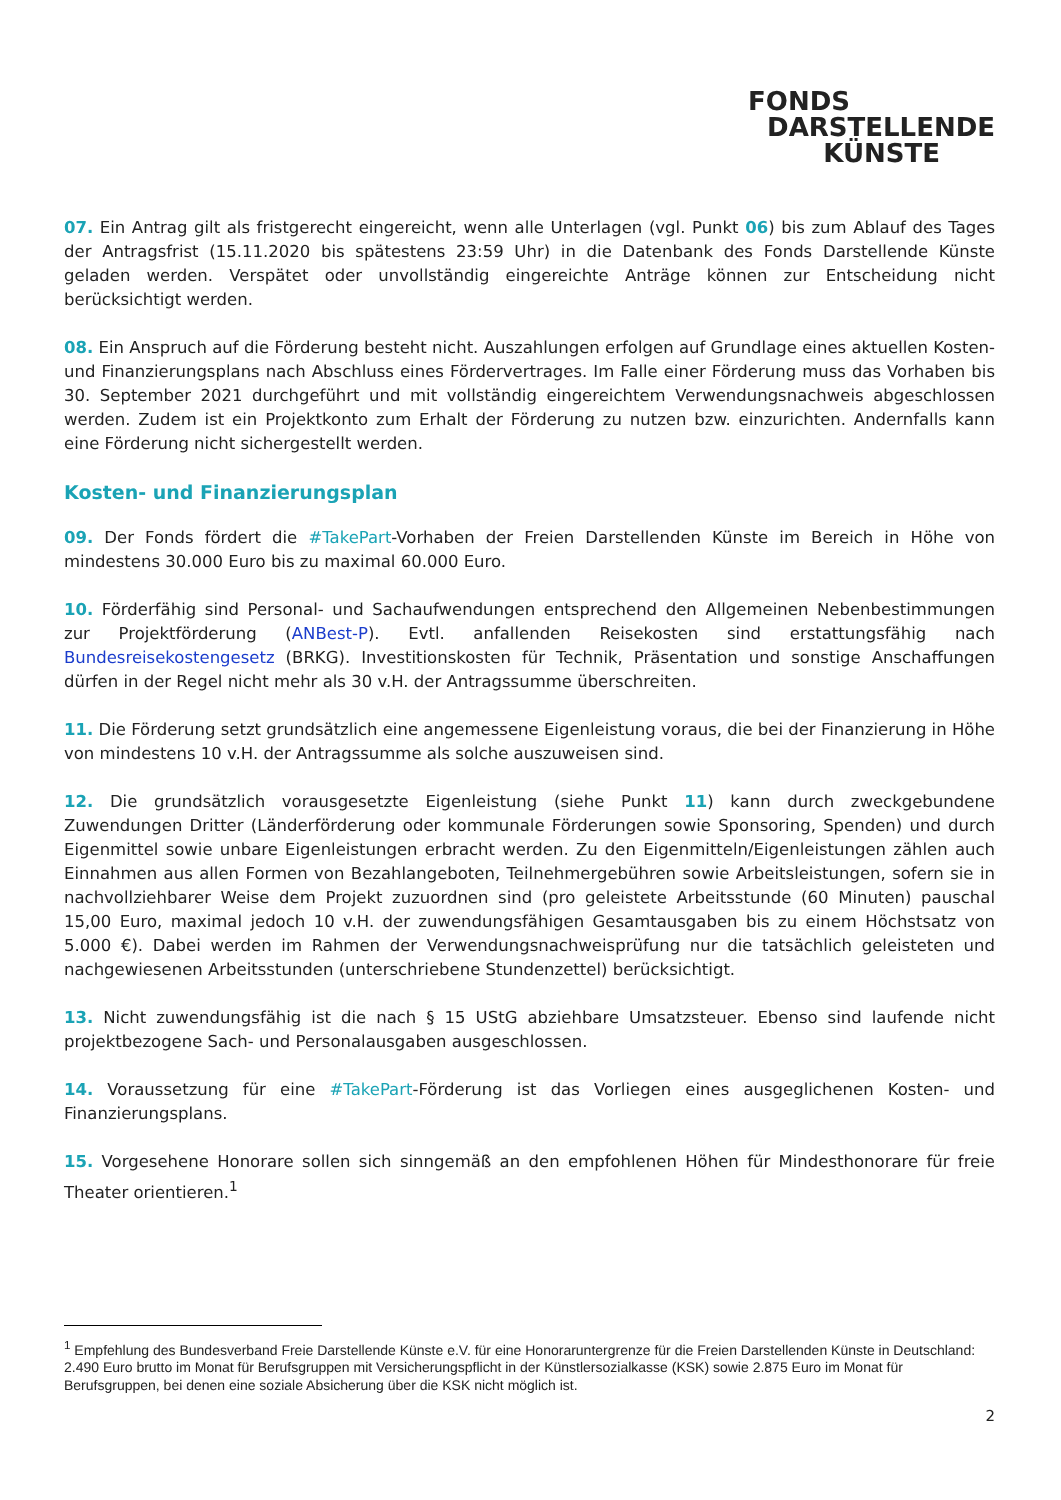FONDS
DARSTELLENDE
KÜNSTE
07. Ein Antrag gilt als fristgerecht eingereicht, wenn alle Unterlagen (vgl. Punkt 06) bis zum Ablauf des Tages der Antragsfrist (15.11.2020 bis spätestens 23:59 Uhr) in die Datenbank des Fonds Darstellende Künste geladen werden. Verspätet oder unvollständig eingereichte Anträge können zur Entscheidung nicht berücksichtigt werden.
08. Ein Anspruch auf die Förderung besteht nicht. Auszahlungen erfolgen auf Grundlage eines aktuellen Kosten- und Finanzierungsplans nach Abschluss eines Fördervertrages. Im Falle einer Förderung muss das Vorhaben bis 30. September 2021 durchgeführt und mit vollständig eingereichtem Verwendungsnachweis abgeschlossen werden. Zudem ist ein Projektkonto zum Erhalt der Förderung zu nutzen bzw. einzurichten. Andernfalls kann eine Förderung nicht sichergestellt werden.
Kosten- und Finanzierungsplan
09. Der Fonds fördert die #TakePart-Vorhaben der Freien Darstellenden Künste im Bereich in Höhe von mindestens 30.000 Euro bis zu maximal 60.000 Euro.
10. Förderfähig sind Personal- und Sachaufwendungen entsprechend den Allgemeinen Nebenbestimmungen zur Projektförderung (ANBest-P). Evtl. anfallenden Reisekosten sind erstattungsfähig nach Bundesreisekostengesetz (BRKG). Investitionskosten für Technik, Präsentation und sonstige Anschaffungen dürfen in der Regel nicht mehr als 30 v.H. der Antragssumme überschreiten.
11. Die Förderung setzt grundsätzlich eine angemessene Eigenleistung voraus, die bei der Finanzierung in Höhe von mindestens 10 v.H. der Antragssumme als solche auszuweisen sind.
12. Die grundsätzlich vorausgesetzte Eigenleistung (siehe Punkt 11) kann durch zweckgebundene Zuwendungen Dritter (Länderförderung oder kommunale Förderungen sowie Sponsoring, Spenden) und durch Eigenmittel sowie unbare Eigenleistungen erbracht werden. Zu den Eigenmitteln/Eigenleistungen zählen auch Einnahmen aus allen Formen von Bezahlangeboten, Teilnehmergebühren sowie Arbeitsleistungen, sofern sie in nachvollziehbarer Weise dem Projekt zuzuordnen sind (pro geleistete Arbeitsstunde (60 Minuten) pauschal 15,00 Euro, maximal jedoch 10 v.H. der zuwendungsfähigen Gesamtausgaben bis zu einem Höchstsatz von 5.000 €). Dabei werden im Rahmen der Verwendungsnachweisprüfung nur die tatsächlich geleisteten und nachgewiesenen Arbeitsstunden (unterschriebene Stundenzettel) berücksichtigt.
13. Nicht zuwendungsfähig ist die nach § 15 UStG abziehbare Umsatzsteuer. Ebenso sind laufende nicht projektbezogene Sach- und Personalausgaben ausgeschlossen.
14. Voraussetzung für eine #TakePart-Förderung ist das Vorliegen eines ausgeglichenen Kosten- und Finanzierungsplans.
15. Vorgesehene Honorare sollen sich sinngemäß an den empfohlenen Höhen für Mindesthonorare für freie Theater orientieren.<sup>1</sup>
<sup>1</sup> Empfehlung des Bundesverband Freie Darstellende Künste e.V. für eine Honoraruntergrenze für die Freien Darstellenden Künste in Deutschland: 2.490 Euro brutto im Monat für Berufsgruppen mit Versicherungspflicht in der Künstlersozialkasse (KSK) sowie 2.875 Euro im Monat für Berufsgruppen, bei denen eine soziale Absicherung über die KSK nicht möglich ist.
2